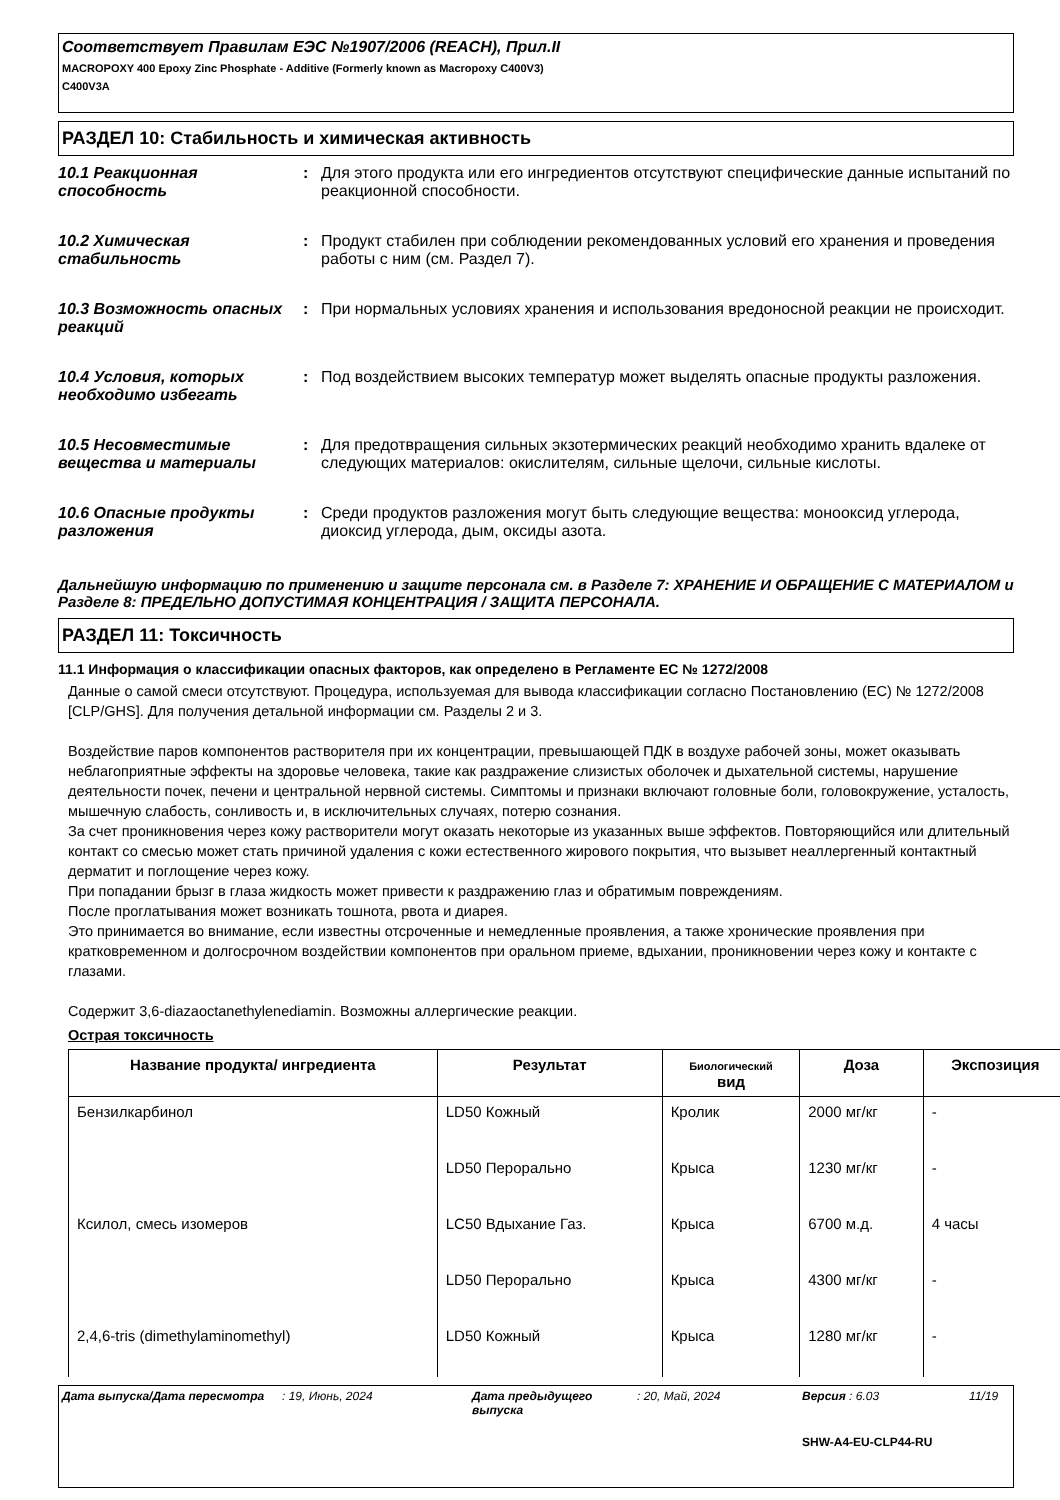Соответствует Правилам ЕЭС №1907/2006 (REACH), Прил.II
MACROPOXY 400 Epoxy Zinc Phosphate - Additive (Formerly known as Macropoxy C400V3)
C400V3A
РАЗДЕЛ 10: Стабильность и химическая активность
10.1 Реакционная способность
: Для этого продукта или его ингредиентов отсутствуют специфические данные испытаний по реакционной способности.
10.2 Химическая стабильность
: Продукт стабилен при соблюдении рекомендованных условий его хранения и проведения работы с ним (см. Раздел 7).
10.3 Возможность опасных реакций
: При нормальных условиях хранения и использования вредоносной реакции не происходит.
10.4 Условия, которых необходимо избегать
: Под воздействием высоких температур может выделять опасные продукты разложения.
10.5 Несовместимые вещества и материалы
: Для предотвращения сильных экзотермических реакций необходимо хранить вдалеке от следующих материалов: окислителям, сильные щелочи, сильные кислоты.
10.6 Опасные продукты разложения
: Среди продуктов разложения могут быть следующие вещества: монооксид углерода, диоксид углерода, дым, оксиды азота.
Дальнейшую информацию по применению и защите персонала см. в Разделе 7: ХРАНЕНИЕ И ОБРАЩЕНИЕ С МАТЕРИАЛОМ и Разделе 8: ПРЕДЕЛЬНО ДОПУСТИМАЯ КОНЦЕНТРАЦИЯ / ЗАЩИТА ПЕРСОНАЛА.
РАЗДЕЛ 11: Токсичность
11.1 Информация о классификации опасных факторов, как определено в Регламенте ЕС № 1272/2008
Данные о самой смеси отсутствуют. Процедура, используемая для вывода классификации согласно Постановлению (ЕС) № 1272/2008 [CLP/GHS]. Для получения детальной информации см. Разделы 2 и 3.
Воздействие паров компонентов растворителя при их концентрации, превышающей ПДК в воздухе рабочей зоны, может оказывать неблагоприятные эффекты на здоровье человека, такие как раздражение слизистых оболочек и дыхательной системы, нарушение деятельности почек, печени и центральной нервной системы. Симптомы и признаки включают головные боли, головокружение, усталость, мышечную слабость, сонливость и, в исключительных случаях, потерю сознания.
За счет проникновения через кожу растворители могут оказать некоторые из указанных выше эффектов. Повторяющийся или длительный контакт со смесью может стать причиной удаления с кожи естественного жирового покрытия, что вызывет неаллергенный контактный дерматит и поглощение через кожу.
При попадании брызг в глаза жидкость может привести к раздражению глаз и обратимым повреждениям.
После проглатывания может возникать тошнота, рвота и диарея.
Это принимается во внимание, если известны отсроченные и немедленные проявления, а также хронические проявления при кратковременном и долгосрочном воздействии компонентов при оральном приеме, вдыхании, проникновении через кожу и контакте с глазами.
Содержит 3,6-diazaoctanethylenediamin. Возможны аллергические реакции.
Острая токсичность
| Название продукта/ ингредиента | Результат | Биологический вид | Доза | Экспозиция |
| --- | --- | --- | --- | --- |
| Бензилкарбинол | LD50 Кожный | Кролик | 2000 мг/кг | - |
| | LD50 Перорально | Крыса | 1230 мг/кг | - |
| Ксилол, смесь изомеров | LC50 Вдыхание Газ. | Крыса | 6700 м.д. | 4 часы |
| | LD50 Перорально | Крыса | 4300 мг/кг | - |
| 2,4,6-tris (dimethylaminomethyl) | LD50 Кожный | Крыса | 1280 мг/кг | - |
Дата выпуска/Дата пересмотра: 19, Июнь, 2024 Дата предыдущего выпуска: 20, Май, 2024 Версия : 6.03 11/19
SHW-A4-EU-CLP44-RU